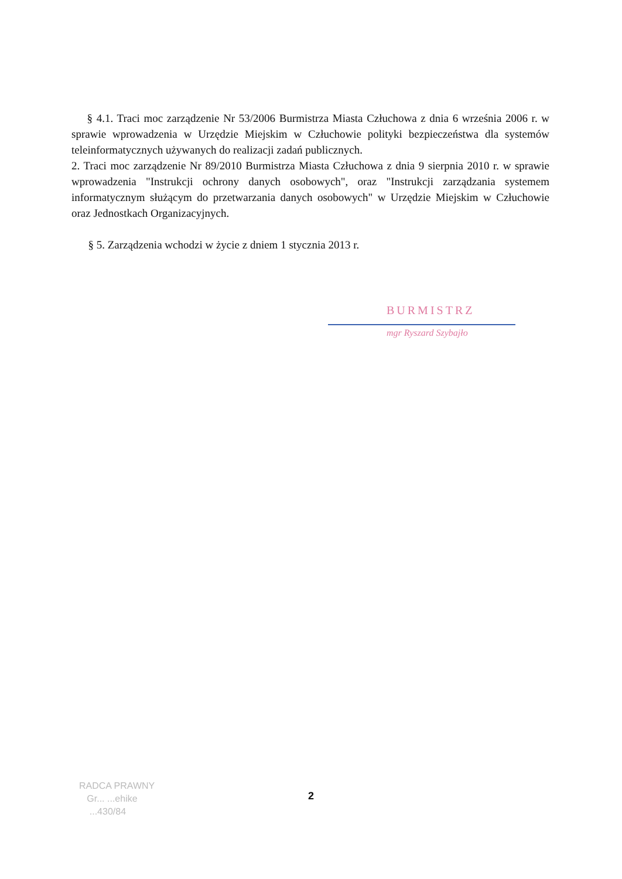§ 4.1. Traci moc zarządzenie Nr 53/2006 Burmistrza Miasta Człuchowa z dnia 6 września 2006 r. w sprawie wprowadzenia w Urzędzie Miejskim w Człuchowie polityki bezpieczeństwa dla systemów teleinformatycznych używanych do realizacji zadań publicznych.
2. Traci moc zarządzenie Nr 89/2010 Burmistrza Miasta Człuchowa z dnia 9 sierpnia 2010 r. w sprawie wprowadzenia "Instrukcji ochrony danych osobowych", oraz "Instrukcji zarządzania systemem informatycznym służącym do przetwarzania danych osobowych" w Urzędzie Miejskim w Człuchowie oraz Jednostkach Organizacyjnych.
§ 5. Zarządzenia wchodzi w życie z dniem 1 stycznia 2013 r.
BURMISTRZ
mgr Ryszard Szybajło
RADCA PRAWNY
Gr... ...ehike
...430/84
2